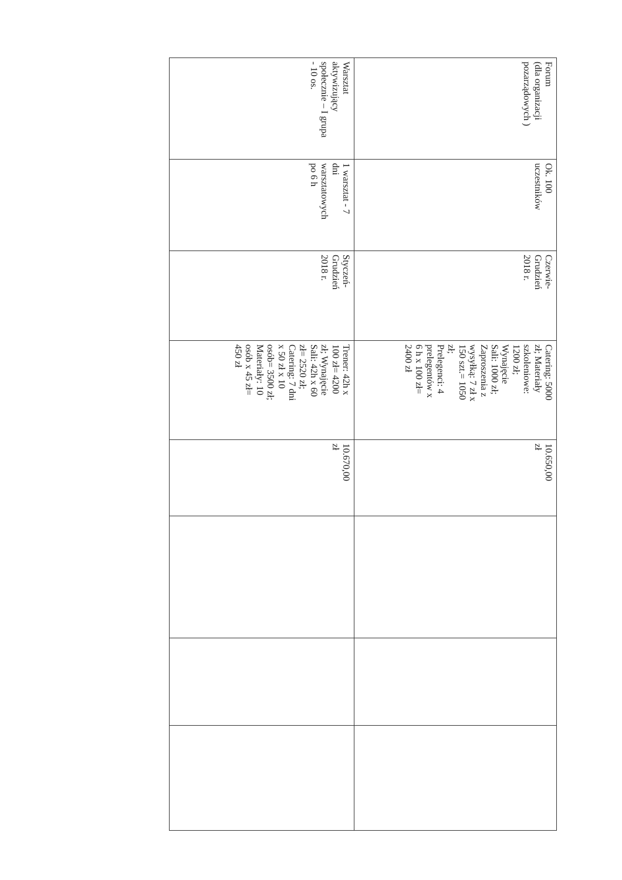| Forum (dla organizacji pozarządowych ) | Ok. 100 uczestników | Czerwie- Grudzień 2018 r. | Catering: 5000 zł; Materiały szkoleniowe: 1200 zł; Wynajęcie Sali: 1000 zł; Zaproszenia z wysyłką: 7 zł x 150 szt.= 1050 zł; Prelegenci: 4 prelegentów x 6 h x 100 zł= 2400 zł | 10.650,00 zł | | | |
| Warsztat aktywizujący społecznie – I grupa - 10 os. | 1 warsztat - 7 dni warsztatowych po 6 h | Styczeń- Grudzień 2018 r. | Trener: 42h x 100 zł= 4200 zł; Wynajęcie Sali: 42h x 60 zł= 2520 zł; Catering: 7 dni x 50 zł x 10 osób= 3500 zł; Materiały: 10 osób x 45 zł= 450 zł | 10.670,00 zł | | | |